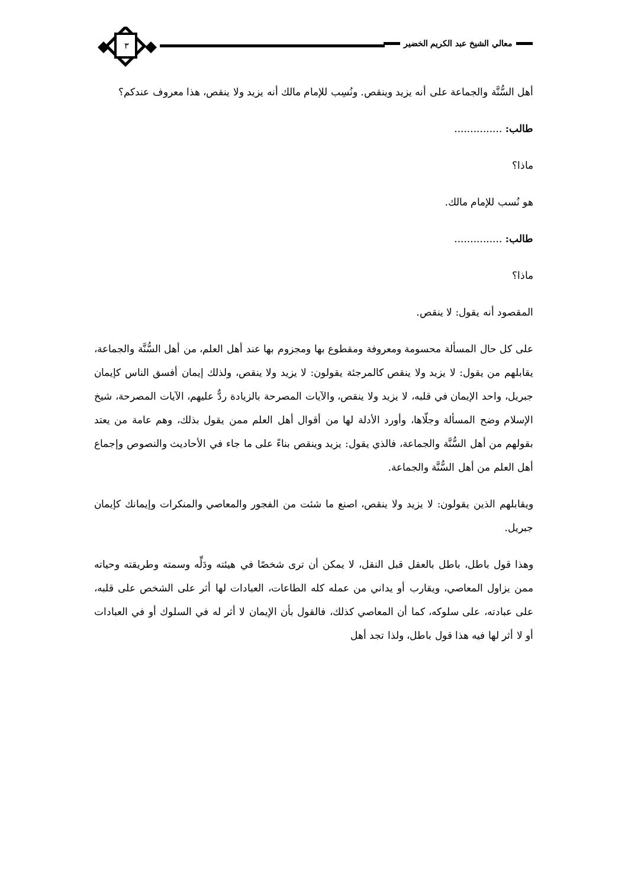معالي الشيخ عبد الكريم الخضير ٣
أهل السُّنَّة والجماعة على أنه يزيد وينقص. ونُسِب للإمام مالك أنه يزيد ولا ينقص، هذا معروف عندكم؟
طالب: ...............
ماذا؟
هو نُسب للإمام مالك.
طالب: ...............
ماذا؟
المقصود أنه يقول: لا ينقص.
على كل حال المسألة محسومة ومعروفة ومقطوع بها ومجزوم بها عند أهل العلم، من أهل السُّنَّة والجماعة، يقابلهم من يقول: لا يزيد ولا ينقص كالمرجئة يقولون: لا يزيد ولا ينقص، ولذلك إيمان أفسق الناس كإيمان جبريل، واحد الإيمان في قلبه، لا يزيد ولا ينقص، والآيات المصرحة بالزيادة ردٌّ عليهم، الآيات المصرحة، شيخ الإسلام وضح المسألة وجلّاها، وأورد الأدلة لها من أقوال أهل العلم ممن يقول بذلك، وهم عامة من يعتد بقولهم من أهل السُّنَّة والجماعة، فالذي يقول: يزيد وينقص بناءً على ما جاء في الأحاديث والنصوص وإجماع أهل العلم من أهل السُّنَّة والجماعة.
ويقابلهم الذين يقولون: لا يزيد ولا ينقص، اصنع ما شئت من الفجور والمعاصي والمنكرات وإيمانك كإيمان جبريل.
وهذا قول باطل، باطل بالعقل قبل النقل، لا يمكن أن ترى شخصًا في هيئته ودَلِّه وسمته وطريقته وحياته ممن يزاول المعاصي، ويقارب أو يداني من عمله كله الطاعات، العبادات لها أثر على الشخص على قلبه، على عبادته، على سلوكه، كما أن المعاصي كذلك، فالقول بأن الإيمان لا أثر له في السلوك أو في العبادات أو لا أثر لها فيه هذا قول باطل، ولذا تجد أهل